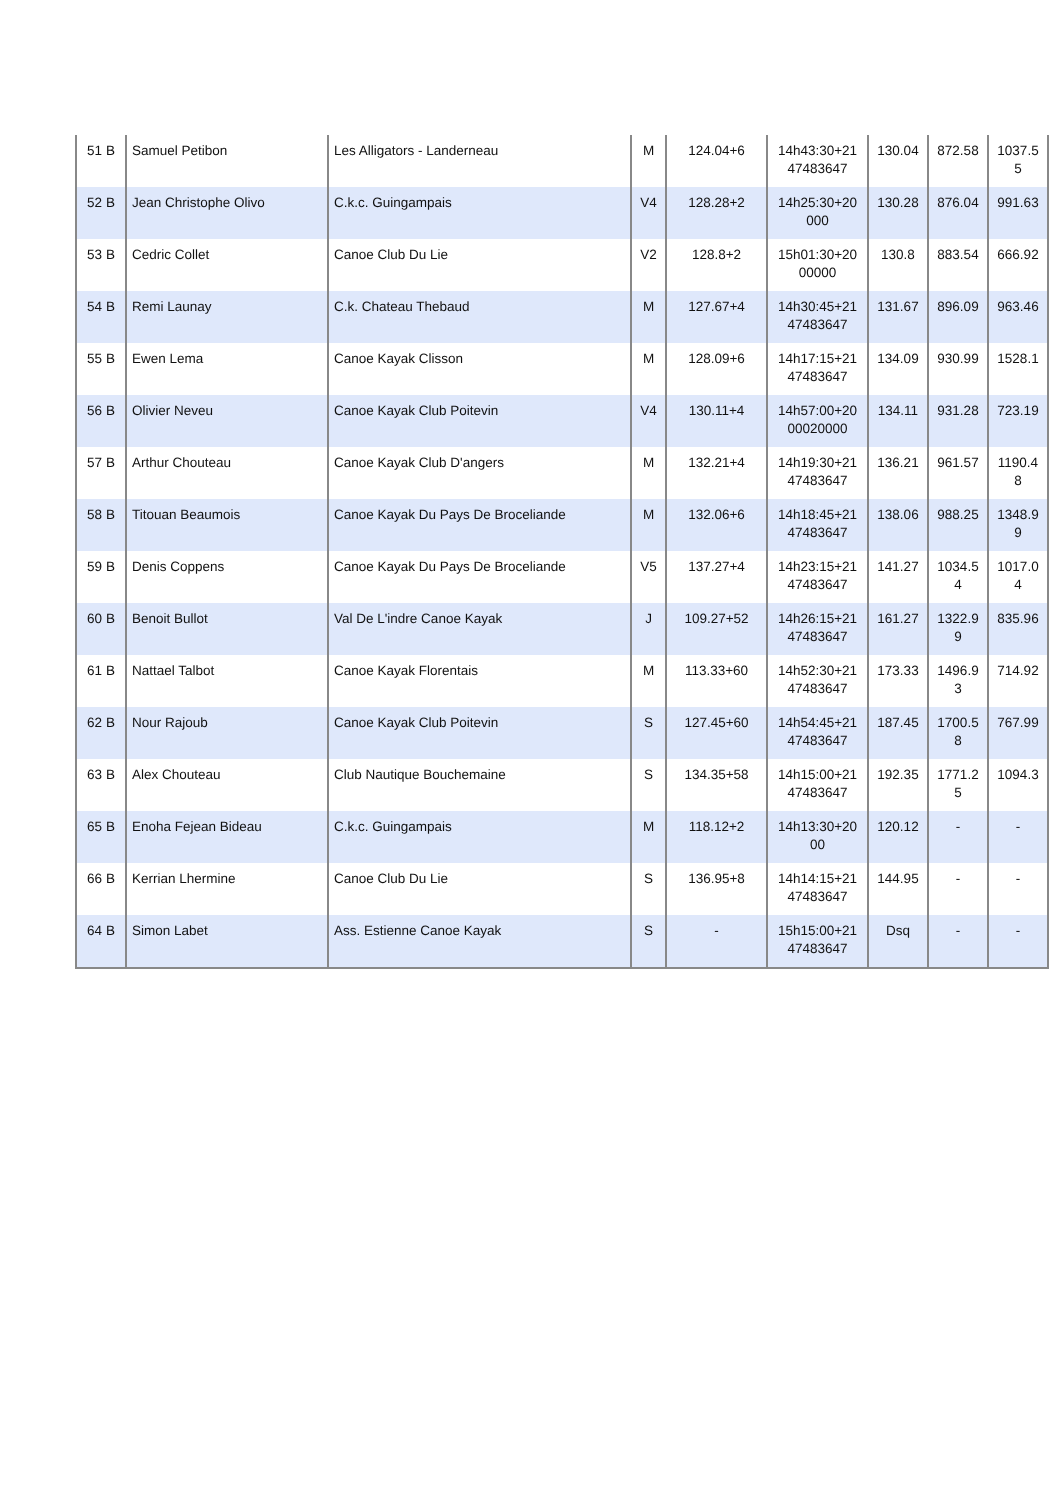| 51 B | Samuel Petibon | Les Alligators - Landerneau | M | 124.04+6 | 14h43:30+21 47483647 | 130.04 | 872.58 | 1037.5 5 |
| 52 B | Jean Christophe Olivo | C.k.c. Guingampais | V4 | 128.28+2 | 14h25:30+20 000 | 130.28 | 876.04 | 991.63 |
| 53 B | Cedric Collet | Canoe Club Du Lie | V2 | 128.8+2 | 15h01:30+20 00000 | 130.8 | 883.54 | 666.92 |
| 54 B | Remi Launay | C.k. Chateau Thebaud | M | 127.67+4 | 14h30:45+21 47483647 | 131.67 | 896.09 | 963.46 |
| 55 B | Ewen Lema | Canoe Kayak Clisson | M | 128.09+6 | 14h17:15+21 47483647 | 134.09 | 930.99 | 1528.1 |
| 56 B | Olivier Neveu | Canoe Kayak Club Poitevin | V4 | 130.11+4 | 14h57:00+20 00020000 | 134.11 | 931.28 | 723.19 |
| 57 B | Arthur Chouteau | Canoe Kayak Club D'angers | M | 132.21+4 | 14h19:30+21 47483647 | 136.21 | 961.57 | 1190.4 8 |
| 58 B | Titouan Beaumois | Canoe Kayak Du Pays De Broceliande | M | 132.06+6 | 14h18:45+21 47483647 | 138.06 | 988.25 | 1348.9 9 |
| 59 B | Denis Coppens | Canoe Kayak Du Pays De Broceliande | V5 | 137.27+4 | 14h23:15+21 47483647 | 141.27 | 1034.5 4 | 1017.0 4 |
| 60 B | Benoit Bullot | Val De L'indre Canoe Kayak | J | 109.27+52 | 14h26:15+21 47483647 | 161.27 | 1322.9 9 | 835.96 |
| 61 B | Nattael Talbot | Canoe Kayak Florentais | M | 113.33+60 | 14h52:30+21 47483647 | 173.33 | 1496.9 3 | 714.92 |
| 62 B | Nour Rajoub | Canoe Kayak Club Poitevin | S | 127.45+60 | 14h54:45+21 47483647 | 187.45 | 1700.5 8 | 767.99 |
| 63 B | Alex Chouteau | Club Nautique Bouchemaine | S | 134.35+58 | 14h15:00+21 47483647 | 192.35 | 1771.2 5 | 1094.3 |
| 65 B | Enoha Fejean Bideau | C.k.c. Guingampais | M | 118.12+2 | 14h13:30+20 00 | 120.12 | - | - |
| 66 B | Kerrian Lhermine | Canoe Club Du Lie | S | 136.95+8 | 14h14:15+21 47483647 | 144.95 | - | - |
| 64 B | Simon Labet | Ass. Estienne Canoe Kayak | S | - | 15h15:00+21 47483647 | Dsq | - | - |